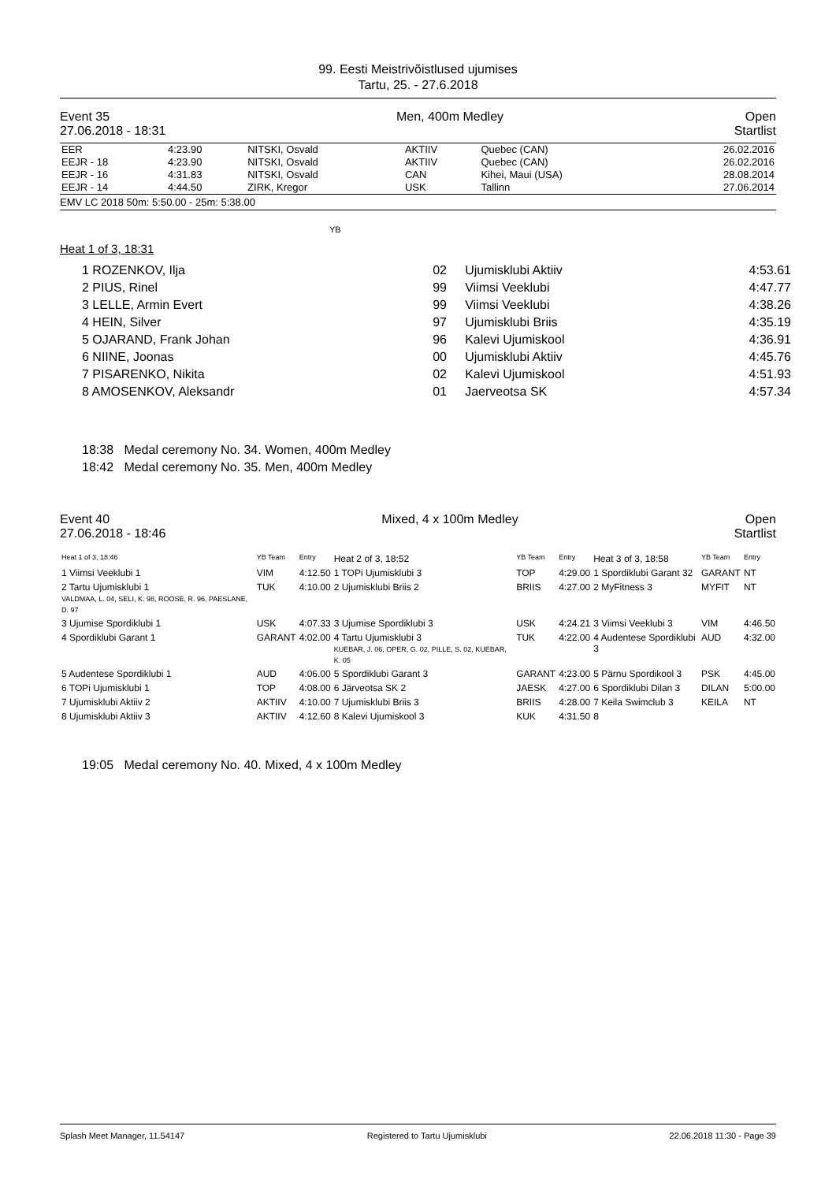99. Eesti Meistrivõistlused ujumises
Tartu, 25. - 27.6.2018
Event 35
27.06.2018 - 18:31
Men, 400m Medley Open
Startlist
| EER | 4:23.90 | NITSKI, Osvald | AKTIIV | Quebec (CAN) | 26.02.2016 |
| EEJR - 18 | 4:23.90 | NITSKI, Osvald | AKTIIV | Quebec (CAN) | 26.02.2016 |
| EEJR - 16 | 4:31.83 | NITSKI, Osvald | CAN | Kihei, Maui (USA) | 28.08.2014 |
| EEJR - 14 | 4:44.50 | ZIRK, Kregor | USK | Tallinn | 27.06.2014 |
EMV LC 2018 50m: 5:50.00 - 25m: 5:38.00
YB
Heat 1 of 3, 18:31
| 1 ROZENKOV, Ilja | 02 | Ujumisklubi Aktiiv | 4:53.61 |
| 2 PIUS, Rinel | 99 | Viimsi Veeklubi | 4:47.77 |
| 3 LELLE, Armin Evert | 99 | Viimsi Veeklubi | 4:38.26 |
| 4 HEIN, Silver | 97 | Ujumisklubi Briis | 4:35.19 |
| 5 OJARAND, Frank Johan | 96 | Kalevi Ujumiskool | 4:36.91 |
| 6 NIINE, Joonas | 00 | Ujumisklubi Aktiiv | 4:45.76 |
| 7 PISARENKO, Nikita | 02 | Kalevi Ujumiskool | 4:51.93 |
| 8 AMOSENKOV, Aleksandr | 01 | Jaerveotsa SK | 4:57.34 |
18:38 Medal ceremony No. 34. Women, 400m Medley
18:42 Medal ceremony No. 35. Men, 400m Medley
Event 40
27.06.2018 - 18:46
Mixed, 4 x 100m Medley Open
Startlist
| Heat 1 of 3, 18:46 | YB Team | Entry | Heat 2 of 3, 18:52 | YB Team | Entry | Heat 3 of 3, 18:58 | YB Team | Entry |
| 1 Viimsi Veeklubi 1 | VIM | 4:12.50 | 1 TOPi Ujumisklubi 3 | TOP | 4:29.00 | 1 Spordiklubi Garant 32 | GARANT | NT |
| 2 Tartu Ujumisklubi 1 VALDMAA, L. 04, SELI, K. 98, ROOSE, R. 96, PAESLANE, D. 97 | TUK | 4:10.00 | 2 Ujumisklubi Briis 2 | BRIIS | 4:27.00 | 2 MyFitness 3 | MYFIT | NT |
| 3 Ujumise Spordiklubi 1 | USK | 4:07.33 | 3 Ujumise Spordiklubi 3 | USK | 4:24.21 | 3 Viimsi Veeklubi 3 | VIM | 4:46.50 |
| 4 Spordiklubi Garant 1 | GARANT | 4:02.00 | 4 Tartu Ujumisklubi 3 KUEBAR, J. 06, OPER, G. 02, PILLE, S. 02, KUEBAR, K. 05 | TUK | 4:22.00 | 4 Audentese Spordiklubi 3 | AUD | 4:32.00 |
| 5 Audentese Spordiklubi 1 | AUD | 4:06.00 | 5 Spordiklubi Garant 3 | GARANT | 4:23.00 | 5 Pärnu Spordikool 3 | PSK | 4:45.00 |
| 6 TOPi Ujumisklubi 1 | TOP | 4:08.00 | 6 Järveotsa SK 2 | JAESK | 4:27.00 | 6 Spordiklubi Dilan 3 | DILAN | 5:00.00 |
| 7 Ujumisklubi Aktiiv 2 | AKTIIV | 4:10.00 | 7 Ujumisklubi Briis 3 | BRIIS | 4:28.00 | 7 Keila Swimclub 3 | KEILA | NT |
| 8 Ujumisklubi Aktiiv 3 | AKTIIV | 4:12.60 | 8 Kalevi Ujumiskool 3 | KUK | 4:31.50 | 8 | | |
19:05 Medal ceremony No. 40. Mixed, 4 x 100m Medley
Splash Meet Manager, 11.54147 Registered to Tartu Ujumisklubi 22.06.2018 11:30 - Page 39